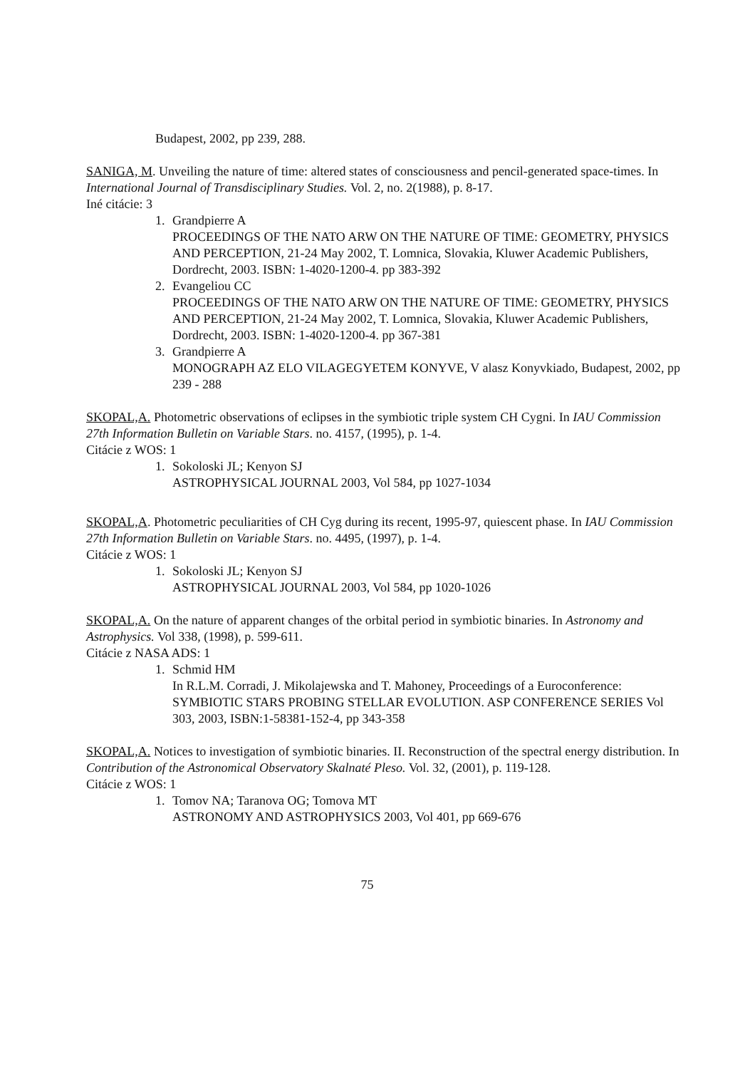Budapest, 2002, pp 239, 288.
SANIGA, M. Unveiling the nature of time: altered states of consciousness and pencil-generated space-times. In International Journal of Transdisciplinary Studies. Vol. 2, no. 2(1988), p. 8-17.
Iné citácie: 3
1. Grandpierre A
PROCEEDINGS OF THE NATO ARW ON THE NATURE OF TIME: GEOMETRY, PHYSICS AND PERCEPTION, 21-24 May 2002, T. Lomnica, Slovakia, Kluwer Academic Publishers, Dordrecht, 2003. ISBN: 1-4020-1200-4. pp 383-392
2. Evangeliou CC
PROCEEDINGS OF THE NATO ARW ON THE NATURE OF TIME: GEOMETRY, PHYSICS AND PERCEPTION, 21-24 May 2002, T. Lomnica, Slovakia, Kluwer Academic Publishers, Dordrecht, 2003. ISBN: 1-4020-1200-4. pp 367-381
3. Grandpierre A
MONOGRAPH AZ ELO VILAGEGYETEM KONYVE, V alasz Konyvkiado, Budapest, 2002, pp 239 - 288
SKOPAL,A. Photometric observations of eclipses in the symbiotic triple system CH Cygni. In IAU Commission 27th Information Bulletin on Variable Stars. no. 4157, (1995), p. 1-4.
Citácie z WOS: 1
1. Sokoloski JL; Kenyon SJ
ASTROPHYSICAL JOURNAL 2003, Vol 584, pp 1027-1034
SKOPAL,A. Photometric peculiarities of CH Cyg during its recent, 1995-97, quiescent phase. In IAU Commission 27th Information Bulletin on Variable Stars. no. 4495, (1997), p. 1-4.
Citácie z WOS: 1
1. Sokoloski JL; Kenyon SJ
ASTROPHYSICAL JOURNAL 2003, Vol 584, pp 1020-1026
SKOPAL,A. On the nature of apparent changes of the orbital period in symbiotic binaries. In Astronomy and Astrophysics. Vol 338, (1998), p. 599-611.
Citácie z NASA ADS: 1
1. Schmid HM
In R.L.M. Corradi, J. Mikolajewska and T. Mahoney, Proceedings of a Euroconference: SYMBIOTIC STARS PROBING STELLAR EVOLUTION. ASP CONFERENCE SERIES Vol 303, 2003, ISBN:1-58381-152-4, pp 343-358
SKOPAL,A. Notices to investigation of symbiotic binaries. II. Reconstruction of the spectral energy distribution. In Contribution of the Astronomical Observatory Skalnaté Pleso. Vol. 32, (2001), p. 119-128.
Citácie z WOS: 1
1. Tomov NA; Taranova OG; Tomova MT
ASTRONOMY AND ASTROPHYSICS 2003, Vol 401, pp 669-676
75